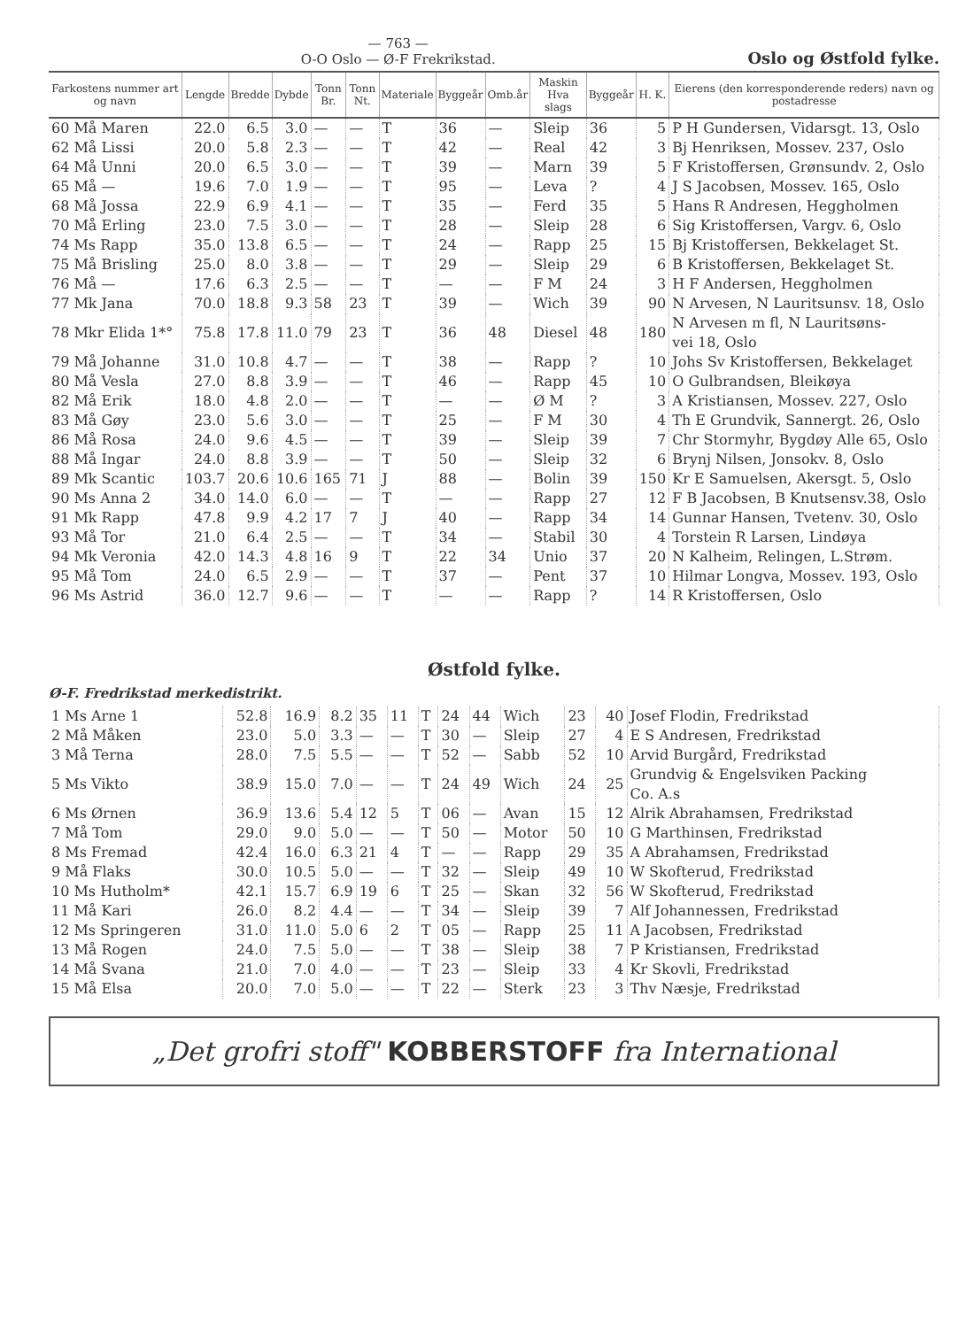— 763 —
O-O Oslo — Ø-F Frekrikstad.
Oslo og Østfold fylke.
| Farkostens nummer art og navn | Lengde | Bredde | Dybde | Tonn Br. | Tonn Nt. | Materiale | Byggeår | Omb.år | Maskin Hva slags | Byggeår | H. K. | Eierens (den korresponderende reders) navn og postadresse |
| --- | --- | --- | --- | --- | --- | --- | --- | --- | --- | --- | --- | --- |
| 60 Må Maren | 22.0 | 6.5 | 3.0 | — | — | T | 36 | — | Sleip | 36 | 5 | P H Gundersen, Vidarsgt. 13, Oslo |
| 62 Må Lissi | 20.0 | 5.8 | 2.3 | — | — | T | 42 | — | Real | 42 | 3 | Bj Henriksen, Mossev. 237, Oslo |
| 64 Må Unni | 20.0 | 6.5 | 3.0 | — | — | T | 39 | — | Marn | 39 | 5 | F Kristoffersen, Grønsundv. 2, Oslo |
| 65 Må — | 19.6 | 7.0 | 1.9 | — | — | T | 95 | — | Leva | ? | 4 | J S Jacobsen, Mossev. 165, Oslo |
| 68 Må Jossa | 22.9 | 6.9 | 4.1 | — | — | T | 35 | — | Ferd | 35 | 5 | Hans R Andresen, Heggholmen |
| 70 Må Erling | 23.0 | 7.5 | 3.0 | — | — | T | 28 | — | Sleip | 28 | 6 | Sig Kristoffersen, Vargv. 6, Oslo |
| 74 Ms Rapp | 35.0 | 13.8 | 6.5 | — | — | T | 24 | — | Rapp | 25 | 15 | Bj Kristoffersen, Bekkelaget St. |
| 75 Må Brisling | 25.0 | 8.0 | 3.8 | — | — | T | 29 | — | Sleip | 29 | 6 | B Kristoffersen, Bekkelaget St. |
| 76 Må — | 17.6 | 6.3 | 2.5 | — | — | T | — | — | F M | 24 | 3 | H F Andersen, Heggholmen |
| 77 Mk Jana | 70.0 | 18.8 | 9.3 | 58 | 23 | T | 39 | — | Wich | 39 | 90 | N Arvesen, N Lauritsunsv. 18, Oslo |
| 78 Mkr Elida 1*° | 75.8 | 17.8 | 11.0 | 79 | 23 | T | 36 | 48 | Diesel | 48 | 180 | N Arvesen m fl, N Lauritsøns- vei 18, Oslo |
| 79 Må Johanne | 31.0 | 10.8 | 4.7 | — | — | T | 38 | — | Rapp | ? | 10 | Johs Sv Kristoffersen, Bekkelaget |
| 80 Må Vesla | 27.0 | 8.8 | 3.9 | — | — | T | 46 | — | Rapp | 45 | 10 | O Gulbrandsen, Bleikøya |
| 82 Må Erik | 18.0 | 4.8 | 2.0 | — | — | T | — | — | Ø M | ? | 3 | A Kristiansen, Mossev. 227, Oslo |
| 83 Må Gøy | 23.0 | 5.6 | 3.0 | — | — | T | 25 | — | F M | 30 | 4 | Th E Grundvik, Sannergt. 26, Oslo |
| 86 Må Rosa | 24.0 | 9.6 | 4.5 | — | — | T | 39 | — | Sleip | 39 | 7 | Chr Stormyhr, Bygdøy Alle 65, Oslo |
| 88 Må Ingar | 24.0 | 8.8 | 3.9 | — | — | T | 50 | — | Sleip | 32 | 6 | Brynj Nilsen, Jonsokv. 8, Oslo |
| 89 Mk Scantic | 103.7 | 20.6 | 10.6 | 165 | 71 | J | 88 | — | Bolin | 39 | 150 | Kr E Samuelsen, Akersgt. 5, Oslo |
| 90 Ms Anna 2 | 34.0 | 14.0 | 6.0 | — | — | T | — | — | Rapp | 27 | 12 | F B Jacobsen, B Knutsensv.38, Oslo |
| 91 Mk Rapp | 47.8 | 9.9 | 4.2 | 17 | 7 | J | 40 | — | Rapp | 34 | 14 | Gunnar Hansen, Tvetenv. 30, Oslo |
| 93 Må Tor | 21.0 | 6.4 | 2.5 | — | — | T | 34 | — | Stabil | 30 | 4 | Torstein R Larsen, Lindøya |
| 94 Mk Veronia | 42.0 | 14.3 | 4.8 | 16 | 9 | T | 22 | 34 | Unio | 37 | 20 | N Kalheim, Relingen, L.Strøm. |
| 95 Må Tom | 24.0 | 6.5 | 2.9 | — | — | T | 37 | — | Pent | 37 | 10 | Hilmar Longva, Mossev. 193, Oslo |
| 96 Ms Astrid | 36.0 | 12.7 | 9.6 | — | — | T | — | — | Rapp | ? | 14 | R Kristoffersen, Oslo |
Østfold fylke.
Ø-F. Fredrikstad merkedistrikt.
| 1 Ms Arne 1 | 52.8 | 16.9 | 8.2 | 35 | 11 | T | 24 | 44 | Wich | 23 | 40 | Josef Flodin, Fredrikstad |
| 2 Må Måken | 23.0 | 5.0 | 3.3 | — | — | T | 30 | — | Sleip | 27 | 4 | E S Andresen, Fredrikstad |
| 3 Må Terna | 28.0 | 7.5 | 5.5 | — | — | T | 52 | — | Sabb | 52 | 10 | Arvid Burgård, Fredrikstad |
| 5 Ms Vikto | 38.9 | 15.0 | 7.0 | — | — | T | 24 | 49 | Wich | 24 | 25 | Grundvig & Engelsviken Packing Co. A.s |
| 6 Ms Ørnen | 36.9 | 13.6 | 5.4 | 12 | 5 | T | 06 | — | Avan | 15 | 12 | Alrik Abrahamsen, Fredrikstad |
| 7 Må Tom | 29.0 | 9.0 | 5.0 | — | — | T | 50 | — | Motor | 50 | 10 | G Marthinsen, Fredrikstad |
| 8 Ms Fremad | 42.4 | 16.0 | 6.3 | 21 | 4 | T | — | — | Rapp | 29 | 35 | A Abrahamsen, Fredrikstad |
| 9 Må Flaks | 30.0 | 10.5 | 5.0 | — | — | T | 32 | — | Sleip | 49 | 10 | W Skofterud, Fredrikstad |
| 10 Ms Hutholm* | 42.1 | 15.7 | 6.9 | 19 | 6 | T | 25 | — | Skan | 32 | 56 | W Skofterud, Fredrikstad |
| 11 Må Kari | 26.0 | 8.2 | 4.4 | — | — | T | 34 | — | Sleip | 39 | 7 | Alf Johannessen, Fredrikstad |
| 12 Ms Springeren | 31.0 | 11.0 | 5.0 | 6 | 2 | T | 05 | — | Rapp | 25 | 11 | A Jacobsen, Fredrikstad |
| 13 Må Rogen | 24.0 | 7.5 | 5.0 | — | — | T | 38 | — | Sleip | 38 | 7 | P Kristiansen, Fredrikstad |
| 14 Må Svana | 21.0 | 7.0 | 4.0 | — | — | T | 23 | — | Sleip | 33 | 4 | Kr Skovli, Fredrikstad |
| 15 Må Elsa | 20.0 | 7.0 | 5.0 | — | — | T | 22 | — | Sterk | 23 | 3 | Thv Næsje, Fredrikstad |
„Det grofri stoff" KOBBERSTOFF fra International